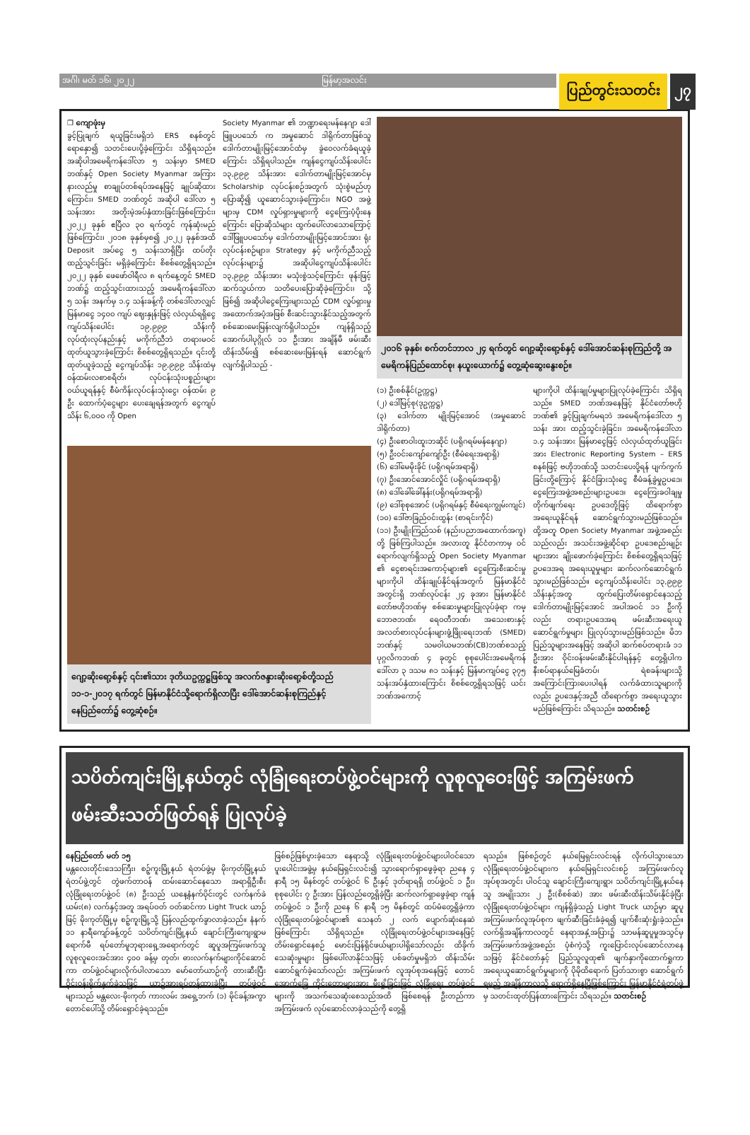အင်္ဂါ၊ မတ် ၁၆၊ ၂၀၂၂ မြန်မာ့အလင်း
ပြည်တွင်းသတင်း ၂၇
❐ ကျောဖုံးမှ
ခွင့်ပြုချက် ရယူခြင်းမရှိဘဲ ERS စနစ်တွင် ရောနှော၍ သတင်းပေးပို့ခဲ့ကြောင်း သိရှိရသည်။ အဆိုပါအမေရိကန်ဒေါ်လာ ၅ သန်းမှာ SMED ဘဏ်နှင့် Open Society Myanmar အကြားနားလည်မှု စာချုပ်တစ်ရပ်အနေဖြင့် ချုပ်ဆိုထားကြောင်း၊ SMED ဘဏ်တွင် အဆိုပါ ဒေါ်လာ ၅ သန်းအား အတိုးမဲ့အပ်နှံထားခြင်းဖြစ်ကြောင်း၊ ၂၀၂၂ ခုနှစ် ဧပြီလ ၃၀ ရက်တွင် ကုန်ဆုံးမည်ဖြစ်ကြောင်း၊ ၂၀၁၈ ခုနှစ်မှစ၍ ၂၀၂၂ ခုနှစ်အထိ Deposit အပ်ငွေ ၅ သန်းသာရှိပြီး ထပ်တိုးထည့်သွင်းခြင်း မရှိခဲ့ကြောင်း စိစစ်တွေ့ရှိရသည်။ ၂၀၂၂ ခုနှစ် ဖေဖော်ဝါရီလ ၈ ရက်နေ့တွင် SMED ဘဏ်၌ ထည့်သွင်းထားသည့် အမေရိကန်ဒေါ်လာ ၅ သန်း အနက်မှ ၁.၄ သန်းခန့်ကို တစ်ဒေါ်လာလျှင် မြန်မာငွေ ၁၄၀၀ ကျပ် ဈေးနှုန်းဖြင့် လဲလှယ်ရရှိငွေ ကျပ်သိန်းပေါင်း ၁၉,၉၉၉ သိန်းကို လုပ်ထုံးလုပ်နည်းနှင့် မကိုက်ညီဘဲ တရားမဝင် ထုတ်ယူသွားခဲ့ကြောင်း စိစစ်တွေ့ရှိရသည်။ ၎င်းတို့ ထုတ်ယူခဲ့သည့် ငွေကျပ်သိန်း ၁၉,၉၉၉ သိန်းထဲမှ ဝန်ထမ်းလစာစရိတ်၊ လုပ်ငန်းသုံးပစ္စည်းများ ဝယ်ယူရန်နှင့် စီမံကိန်းလုပ်ငန်းသုံးငွေ၊ ဝန်ထမ်း ၉ ဦး ထောက်ပံ့ငွေများ ပေးချေရန်အတွက် ငွေကျပ်သိန်း ၆,၀၀၀ ကို Open
Society Myanmar ၏ ဘဏ္ဍာရေးမန်နေဂျာ ဒေါ်ဖြူပပသော် က အမှုဆောင် ဒါရိုက်တာဖြစ်သူ ဒေါက်တာမျိုးမြင့်အောင်ထံမှ ခွဲဝေလက်ခံရယူခဲ့ကြောင်း သိရှိရပါသည်။ ကျန်ငွေကျပ်သိန်းပေါင်း ၁၃,၉၉၉ သိန်းအား ဒေါက်တာမျိုးမြင့်အောင်မှ Scholarship လုပ်ငန်းစဉ်အတွက် သုံးစွဲမည်ဟု ပြောဆို၍ ယူဆောင်သွားခဲ့ကြောင်း၊ NGO အဖွဲ့များမှ CDM လှုပ်ရှားမှုများကို ငွေကြေးပံ့ပိုးနေကြောင်း ပြောဆိုသံများ ထွက်ပေါ်လာသောကြောင့် ဒေါ်ဖြူပပသော်မှ ဒေါက်တာမျိုးမြင့်အောင်အား ရုံးလုပ်ငန်းစဉ်များ၊ Strategy နှင့် မကိုက်ညီသည့်လုပ်ငန်းများ၌ အဆိုပါငွေကျပ်သိန်းပေါင်း ၁၃,၉၉၉ သိန်းအား မသုံးစွဲသင့်ကြောင်း ဖုန်းဖြင့်ဆက်သွယ်ကာ သတိပေးပြောဆိုခဲ့ကြောင်း၊ သို့ဖြစ်၍ အဆိုပါငွေကြေးများသည် CDM လှုပ်ရှားမှုအထောက်အပံ့အဖြစ် စီးဆင်းသွားနိုင်သည့်အတွက် စစ်ဆေးမေးမြန်းလျက်ရှိပါသည်။ ကျန်ရှိသည့် အောက်ပါပုဂ္ဂိုလ် ၁၁ ဦးအား အချိန်မီ ဖမ်းဆီးထိန်းသိမ်း၍ စစ်ဆေးမေးမြန်းရန် ဆောင်ရွက်လျက်ရှိပါသည် -
ဂျော့ဆိုးရော့စ်နှင့် ၎င်း၏သား ဒုတိယဥက္ကဋ္ဌဖြစ်သူ အလက်ဇန္ဒားဆိုးရော့စ်တို့သည် ၁၁-၁-၂၀၁၇ ရက်တွင် မြန်မာနိုင်ငံသို့ရောက်ရှိလာပြီး ဒေါ်အောင်ဆန်းစုကြည်နှင့် နေပြည်တော်၌ တွေ့ဆုံစဉ်။
၂၀၁၆ ခုနှစ်၊ စက်တင်ဘာလ ၂၄ ရက်တွင် ဂျော့ဆိုးရော့စ်နှင့် ဒေါ်အောင်ဆန်းစုကြည်တို့ အမေရိကန်ပြည်ထောင်စု၊ နယူးယောက်၌ တွေ့ဆုံဆွေးနွေးစဉ်။
(၁) ဦးစစ်နိုင်(ဥက္ကဋ္ဌ)
(၂) ဒေါ်မြင့်စု(ဒုဥက္ကဋ္ဌ)
(၃) ဒေါက်တာ မျိုးမြင့်အောင် (အမှုဆောင်ဒါရိုက်တာ)
(၄) ဦးစောဝါးထူးဘဆိုင် (ပရိုဂရမ်မန်နေဂျာ)
(၅) ဦးဝင်းကျော်ကျော်ဦး (စီမံရေးအရာရှိ)
(၆) ဒေါ်မေမိုးခိုင် (ပရိုဂရမ်အရာရှိ)
(၇) ဦးအောင်အောင်လှိုင် (ပရိုဂရမ်အရာရှိ)
(၈) ဒေါ်ခေါ်ခေါ်နန်း(ပရိုဂရမ်အရာရှိ)
(၉) ဒေါ်စုစုအောင် (ပရိုဂရမ်နှင့် စီမံရေးကျွမ်းကျင်)
(၁၀) ဒေါ်ဇာခြည်ဝင်းထွန်း (စာရင်းကိုင်)
(၁၁) ဦးမျိုးကြည်သစ် (နည်းပညာအထောက်အကူ) တို့ ဖြစ်ကြပါသည်။ အလားတူ နိုင်ငံတကာမှ ဝင်ရောက်လျက်ရှိသည့် Open Society Myanmar ၏ ငွေစာရင်းအကောင့်များ၏ ငွေကြေးစီးဆင်းမှုများကိုပါ ထိန်းချုပ်နိုင်ရန်အတွက် မြန်မာနိုင်ငံအတွင်းရှိ ဘဏ်လုပ်ငန်း ၂၄ ခုအား မြန်မာနိုင်ငံတော်ဗဟိုဘဏ်မှ စစ်ဆေးမှုများပြုလုပ်ခဲ့ရာ ကမ္ဘောဇဘဏ်၊ ရေဝတီဘဏ်၊ အသေးစားနှင့် အလတ်စားလုပ်ငန်းများဖွံ့ဖြိုးရေးဘဏ် (SMED) ဘဏ်နှင့် သမဝါယမဘဏ်(CB)ဘဏ်စသည့် ပုဂ္ဂလိကဘဏ် ၄ ခုတွင် စုစုပေါင်းအမေရိကန်ဒေါ်လာ ၃ ဒသမ ၈၁ သန်းနှင့် မြန်မာကျပ်ငွေ ၃၇၅ သန်းအပ်နှံထားကြောင်း စိစစ်တွေ့ရှိရသဖြင့် ယင်းဘဏ်အကောင့်
များကိုပါ ထိန်းချုပ်မှုများပြုလုပ်ခဲ့ကြောင်း သိရှိရသည်။ SMED ဘဏ်အနေဖြင့် နိုင်ငံတော်ဗဟိုဘဏ်၏ ခွင့်ပြုချက်မရဘဲ အမေရိကန်ဒေါ်လာ ၅ သန်း အား ထည့်သွင်းခဲ့ခြင်း၊ အမေရိကန်ဒေါ်လာ ၁.၄ သန်းအား မြန်မာငွေဖြင့် လဲလှယ်ထုတ်ယူခြင်းအား Electronic Reporting System – ERS စနစ်ဖြင့် ဗဟိုဘဏ်သို့ သတင်းပေးပို့ရန် ပျက်ကွက်ခြင်းတို့ကြောင့် နိုင်ငံခြားသုံးငွေ စီမံခန့်ခွဲမှုဥပဒေ၊ ငွေကြေးအဖွဲ့အစည်းများဥပဒေ၊ ငွေကြေးခဝါချမှုတိုက်ဖျက်ရေး ဥပဒေတို့ဖြင့် ထိရောက်စွာ အရေးယူနိုင်ရန် ဆောင်ရွက်သွားမည်ဖြစ်သည်။ ထို့အတူ Open Society Myanmar အဖွဲ့အစည်းသည်လည်း အသင်းအဖွဲ့ဆိုင်ရာ ဥပဒေစည်းမျဉ်းများအား ချိုးဖောက်ခဲ့ကြောင်း စိစစ်တွေ့ရှိရသဖြင့် ဥပဒေအရ အရေးယူမှုများ ဆက်လက်ဆောင်ရွက်သွားမည်ဖြစ်သည်။ ငွေကျပ်သိန်းပေါင်း ၁၃,၉၉၉ သိန်းနှင့်အတူ ထွက်ပြေးတိမ်းရှောင်နေသည့် ဒေါက်တာမျိုးမြင့်အောင် အပါအဝင် ၁၁ ဦးကိုလည်း တရားဥပဒေအရ ဖမ်းဆီးအရေးယူဆောင်ရွက်မှုများ ပြုလုပ်သွားမည်ဖြစ်သည်။ မိဘပြည်သူများအနေဖြင့် အဆိုပါ ဆက်စပ်တရားခံ ၁၁ ဦးအား ဝိုင်းဝန်းဖမ်းဆီးနိုင်ပါရန်နှင့် တွေ့ရှိပါက နီးစပ်ရာနယ်မြေခံတပ်၊ ရဲစခန်းများသို့ အကြောင်းကြားပေးပါရန် လက်ခံထားသူများကိုလည်း ဥပဒေနှင့်အညီ ထိရောက်စွာ အရေးယူသွားမည်ဖြစ်ကြောင်း သိရသည်။ သတင်းစဉ်
သပိတ်ကျင်းမြို့နယ်တွင် လုံခြုံရေးတပ်ဖွဲ့ဝင်များကို လူစုလူဝေးဖြင့် အကြမ်းဖက်ဖမ်းဆီးသတ်ဖြတ်ရန် ပြုလုပ်ခဲ့
နေပြည်တော် မတ် ၁၅
မန္တလေးတိုင်းဒေသကြီး၊ စဉ့်ကူးမြို့နယ် ရဲတပ်ဖွဲ့မှ မိုးကုတ်မြို့နယ်ရဲတပ်ဖွဲ့တွင် တွဲဖက်တာဝန် ထမ်းဆောင်နေသော အရာရှိဦးစီး လုံခြုံရေးတပ်ဖွဲ့ဝင် (၈) ဦးသည် ယနေ့နံနက်ပိုင်းတွင် လက်နက်ခဲယမ်း(၈) လက်နှင့်အတူ အရပ်ဝတ် ဝတ်ဆင်ကာ Light Truck ယာဉ်ဖြင့် မိုးကုတ်မြို့မှ စဉ့်ကူးမြို့သို့ ပြန်လည်ထွက်ခွာလာခဲ့သည်။ နံနက် ၁၁ နာရီကျော်ခန့်တွင် သပိတ်ကျင်းမြို့နယ် ချောင်းကြီးကျေးရွာမရောက်မီ ရပ်တော်မူဘုရားရှေ့အရောက်တွင် ဆူပူအကြမ်းဖက်သူ လူစုလူဝေးအင်အား ၄၀၀ ခန့်မှ တုတ်၊ ဓားလက်နက်များကိုင်ဆောင်ကာ တပ်ဖွဲ့ဝင်များလိုက်ပါလာသော မော်တော်ယာဉ်ကို တားဆီးပြီး ဝိုင်းဝန်းရိုက်နှက်ခဲ့သဖြင့် ယာဉ်အားရပ်တန့်ထားခဲ့ပြီး တပ်ဖွဲ့ဝင်များသည် မန္တလေး-မိုးကုတ် ကားလမ်း အရှေ့ဘက် (၁) မိုင်ခန့်အကွာ တောင်ပေါ်သို့ တိမ်းရှောင်ခဲ့ရသည်။
ဖြစ်စဉ်ဖြစ်ပွားခဲ့သော နေရာသို့ လုံခြုံရေးတပ်ဖွဲ့ဝင်များပါဝင်သော ပူးပေါင်းအဖွဲ့မှ နယ်မြေရှင်းလင်း၍ သွားရောက်ရှာဖွေခဲ့ရာ ညနေ ၄ နာရီ ၁၅ မိနစ်တွင် တပ်ဖွဲ့ဝင် ၆ ဦးနှင့် ဒုတ်ရာရရှိ တပ်ဖွဲ့ဝင် ၁ ဦး၊ စုစုပေါင်း ၇ ဦးအား ပြန်လည်တွေ့ရှိခဲ့ပြီး ဆက်လက်ရှာဖွေခဲ့ရာ ကျန်တပ်ဖွဲ့ဝင် ၁ ဦးကို ညနေ ၆ နာရီ ၁၅ မိနစ်တွင် ထပ်မံတွေ့ရှိခဲ့ကာ လုံခြုံရေးတပ်ဖွဲ့ဝင်များ၏ သေနတ် ၂ လက် ပျောက်ဆုံးနေဆဲဖြစ်ကြောင်း သိရှိရသည်။ လုံခြုံရေးတပ်ဖွဲ့ဝင်များအနေဖြင့် တိမ်းရှောင်နေစဉ် မောင်းပြန်ရိုင်ဖယ်များပါရှိသော်လည်း ထိခိုက်သေဆုံးမှုများ ဖြစ်ပေါ်လာနိုင်သဖြင့် ပစ်ခတ်မှုမရှိဘဲ ထိန်းသိမ်းဆောင်ရွက်ခဲ့သော်လည်း အကြမ်းဖက် လူအုပ်စုအနေဖြင့် တောင်အောက်ခြေ ကိုင်းတောများအား မီးရှို့ခြင်းဖြင့် လုံခြုံရေး တပ်ဖွဲ့ဝင်များကို အသက်သေဆုံးစေသည်အထိ ဖြစ်စေရန် ဦးတည်ကာအကြမ်းဖက် လုပ်ဆောင်လာခဲ့သည်ကို တွေ့ရှိ
ရသည်။ ဖြစ်စဉ်တွင် နယ်မြေရှင်းလင်းရန် လိုက်ပါသွားသော လုံခြုံရေးတပ်ဖွဲ့ဝင်များက နယ်မြေရှင်းလင်းစဉ် အကြမ်းဖက်လူအုပ်စုအတွင်း ပါဝင်သူ ချောင်းကြီးကျေးရွာ၊ သပိတ်ကျင်းမြို့နယ်နေသူ အမျိုးသား ၂ ဦး(စိစစ်ဆဲ) အား ဖမ်းဆီးထိန်းသိမ်းနိုင်ခဲ့ပြီး လုံခြုံရေးတပ်ဖွဲ့ဝင်များ ကျန်ရှိခဲ့သည့် Light Truck ယာဉ်မှာ ဆူပူအကြမ်းဖက်လူအုပ်စုက ဖျက်ဆီးခြင်းခံခဲ့ရ၍ ပျက်စီးဆုံးရှုံးခဲ့သည်။ လက်ရှိအချိန်ကာလတွင် နေရာအနှံ့အပြား၌ သာမန်ဆူပူမှုအသွင်မှ အကြမ်းဖက်အဖွဲ့အစည်း ပုံစံကဲ့သို့ ကူးပြောင်းလုပ်ဆောင်လာနေသဖြင့် နိုင်ငံတော်နှင့် ပြည်သူလူထု၏ ဖျက်နှာကိုထောက်ရှုကာ အရေးယူဆောင်ရွက်မှုများကို ပိုမိုထိရောက် ပြတ်သားစွာ ဆောင်ရွက်ရမည့် အချိန်ကာလသို့ ရောက်ရှိနေပြီဖြစ်ကြောင်း မြန်မာနိုင်ငံရဲတပ်ဖွဲ့မှ သတင်းထုတ်ပြန်ထားကြောင်း သိရသည်။ သတင်းစဉ်